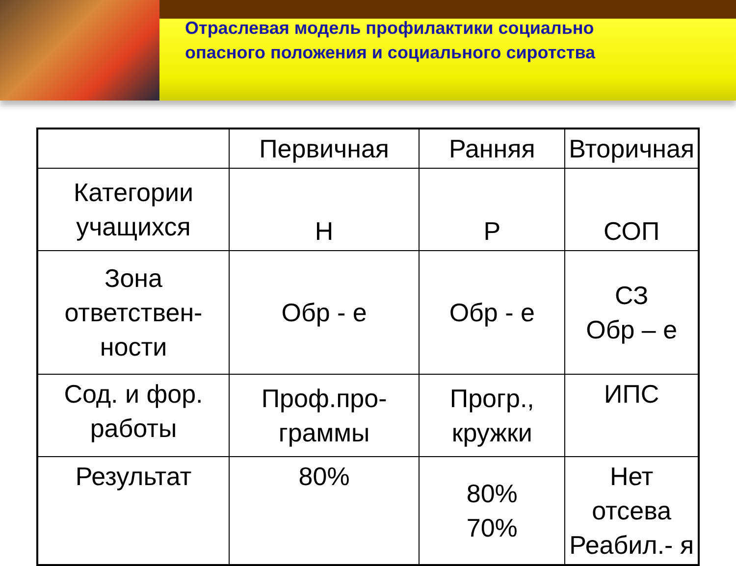Отраслевая модель профилактики социально
опасного положения и социального сиротства
| | Первичная | Ранняя | Вторичная |
| --- | --- | --- | --- |
| Категории учащихся | Н | Р | СОП |
| Зона ответствен-ности | Обр - е | Обр - е | СЗ Обр – е |
| Сод. и фор. работы | Проф.про-граммы | Прогр., кружки | ИПС |
| Результат | 80% | 80% 70% | Нет отсева Реабил.- я |